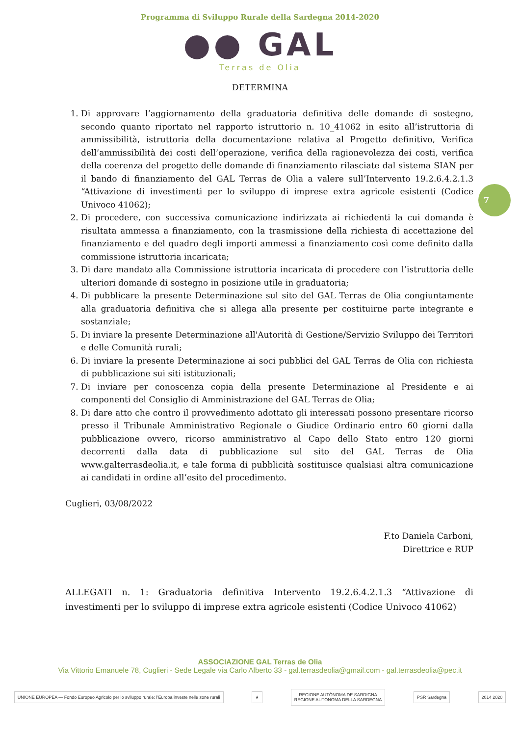Programma di Sviluppo Rurale della Sardegna 2014-2020
●● GAL
Terras de Olia
DETERMINA
7
1. Di approvare l’aggiornamento della graduatoria definitiva delle domande di sostegno, secondo quanto riportato nel rapporto istruttorio n. 10_41062 in esito all’istruttoria di ammissibilità, istruttoria della documentazione relativa al Progetto definitivo, Verifica dell’ammissibilità dei costi dell’operazione, verifica della ragionevolezza dei costi, verifica della coerenza del progetto delle domande di finanziamento rilasciate dal sistema SIAN per il bando di finanziamento del GAL Terras de Olia a valere sull’Intervento 19.2.6.4.2.1.3 “Attivazione di investimenti per lo sviluppo di imprese extra agricole esistenti (Codice Univoco 41062);
2. Di procedere, con successiva comunicazione indirizzata ai richiedenti la cui domanda è risultata ammessa a finanziamento, con la trasmissione della richiesta di accettazione del finanziamento e del quadro degli importi ammessi a finanziamento così come definito dalla commissione istruttoria incaricata;
3. Di dare mandato alla Commissione istruttoria incaricata di procedere con l’istruttoria delle ulteriori domande di sostegno in posizione utile in graduatoria;
4. Di pubblicare la presente Determinazione sul sito del GAL Terras de Olia congiuntamente alla graduatoria definitiva che si allega alla presente per costituirne parte integrante e sostanziale;
5. Di inviare la presente Determinazione all'Autorità di Gestione/Servizio Sviluppo dei Territori e delle Comunità rurali;
6. Di inviare la presente Determinazione ai soci pubblici del GAL Terras de Olia con richiesta di pubblicazione sui siti istituzionali;
7. Di inviare per conoscenza copia della presente Determinazione al Presidente e ai componenti del Consiglio di Amministrazione del GAL Terras de Olia;
8. Di dare atto che contro il provvedimento adottato gli interessati possono presentare ricorso presso il Tribunale Amministrativo Regionale o Giudice Ordinario entro 60 giorni dalla pubblicazione ovvero, ricorso amministrativo al Capo dello Stato entro 120 giorni decorrenti dalla data di pubblicazione sul sito del GAL Terras de Olia www.galterrasdeolia.it, e tale forma di pubblicità sostituisce qualsiasi altra comunicazione ai candidati in ordine all’esito del procedimento.
Cuglieri, 03/08/2022
F.to Daniela Carboni,
Direttrice e RUP
ALLEGATI n. 1: Graduatoria definitiva Intervento 19.2.6.4.2.1.3 “Attivazione di investimenti per lo sviluppo di imprese extra agricole esistenti (Codice Univoco 41062)
ASSOCIAZIONE GAL Terras de Olia
Via Vittorio Emanuele 78, Cuglieri - Sede Legale via Carlo Alberto 33 - gal.terrasdeolia@gmail.com - gal.terrasdeolia@pec.it
UNIONE EUROPEA — Fondo Europeo Agricolo per lo sviluppo rurale: l’Europa investe nelle zone rurali
★
REGIONE AUTÒNOMA DE SARDIGNA
REGIONE AUTONOMA DELLA SARDEGNA
PSR Sardegna 2014 2020